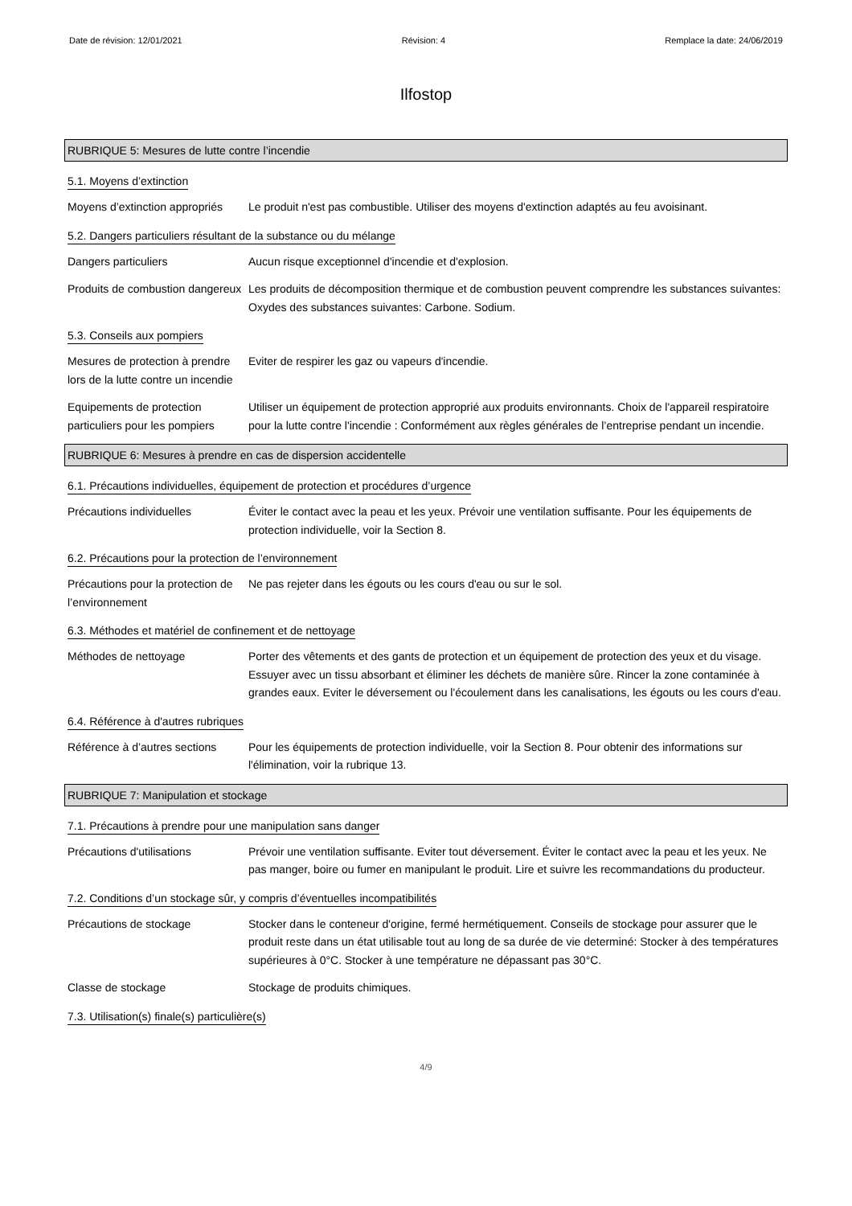Date de révision: 12/01/2021 Révision: 4 Remplace la date: 24/06/2019
Ilfostop
RUBRIQUE 5: Mesures de lutte contre l’incendie
5.1. Moyens d’extinction
Moyens d’extinction appropriés
Le produit n'est pas combustible. Utiliser des moyens d'extinction adaptés au feu avoisinant.
5.2. Dangers particuliers résultant de la substance ou du mélange
Dangers particuliers Aucun risque exceptionnel d'incendie et d'explosion.
Produits de combustion dangereux
Les produits de décomposition thermique et de combustion peuvent comprendre les substances suivantes: Oxydes des substances suivantes: Carbone. Sodium.
5.3. Conseils aux pompiers
Mesures de protection à prendre lors de la lutte contre un incendie
Eviter de respirer les gaz ou vapeurs d'incendie.
Equipements de protection particuliers pour les pompiers
Utiliser un équipement de protection approprié aux produits environnants. Choix de l'appareil respiratoire pour la lutte contre l'incendie : Conformément aux règles générales de l’entreprise pendant un incendie.
RUBRIQUE 6: Mesures à prendre en cas de dispersion accidentelle
6.1. Précautions individuelles, équipement de protection et procédures d’urgence
Précautions individuelles Éviter le contact avec la peau et les yeux. Prévoir une ventilation suffisante. Pour les équipements de protection individuelle, voir la Section 8.
6.2. Précautions pour la protection de l’environnement
Précautions pour la protection de l’environnement
Ne pas rejeter dans les égouts ou les cours d'eau ou sur le sol.
6.3. Méthodes et matériel de confinement et de nettoyage
Méthodes de nettoyage Porter des vêtements et des gants de protection et un équipement de protection des yeux et du visage. Essuyer avec un tissu absorbant et éliminer les déchets de manière sûre. Rincer la zone contaminée à grandes eaux. Eviter le déversement ou l'écoulement dans les canalisations, les égouts ou les cours d'eau.
6.4. Référence à d'autres rubriques
Référence à d’autres sections
Pour les équipements de protection individuelle, voir la Section 8. Pour obtenir des informations sur l'élimination, voir la rubrique 13.
RUBRIQUE 7: Manipulation et stockage
7.1. Précautions à prendre pour une manipulation sans danger
Précautions d'utilisations Prévoir une ventilation suffisante. Eviter tout déversement. Éviter le contact avec la peau et les yeux. Ne pas manger, boire ou fumer en manipulant le produit. Lire et suivre les recommandations du producteur.
7.2. Conditions d’un stockage sûr, y compris d’éventuelles incompatibilités
Précautions de stockage Stocker dans le conteneur d'origine, fermé hermétiquement. Conseils de stockage pour assurer que le produit reste dans un état utilisable tout au long de sa durée de vie determiné: Stocker à des températures supérieures à 0°C. Stocker à une température ne dépassant pas 30°C.
Classe de stockage Stockage de produits chimiques.
7.3. Utilisation(s) finale(s) particulière(s)
4/9